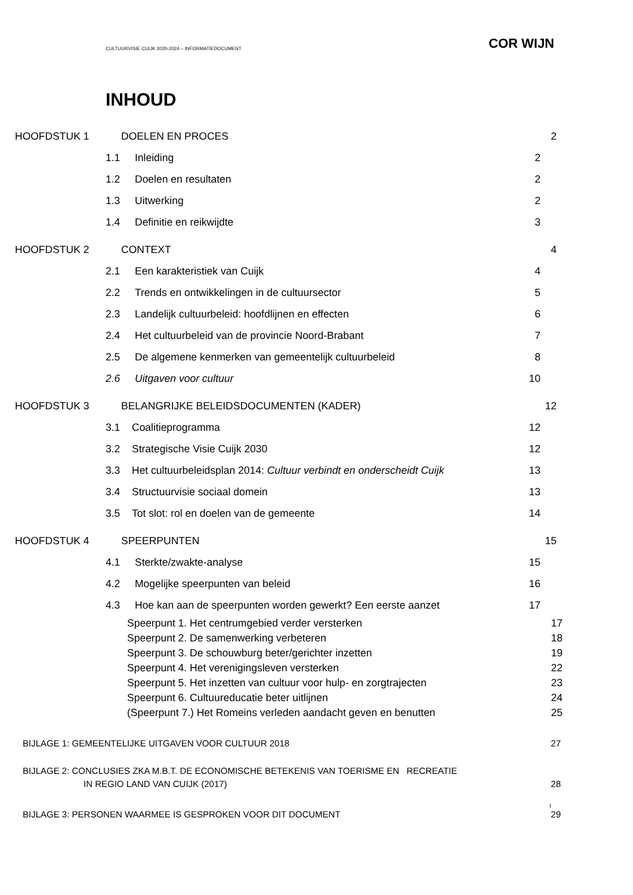CULTUURVISIE CUIJK 2020-2024 – INFORMATIEDOCUMENT COR WIJN
INHOUD
HOOFDSTUK 1 DOELEN EN PROCES 2
1.1 Inleiding 2
1.2 Doelen en resultaten 2
1.3 Uitwerking 2
1.4 Definitie en reikwijdte 3
HOOFDSTUK 2 CONTEXT 4
2.1 Een karakteristiek van Cuijk 4
2.2 Trends en ontwikkelingen in de cultuursector 5
2.3 Landelijk cultuurbeleid: hoofdlijnen en effecten 6
2.4 Het cultuurbeleid van de provincie Noord-Brabant 7
2.5 De algemene kenmerken van gemeentelijk cultuurbeleid 8
2.6 Uitgaven voor cultuur 10
HOOFDSTUK 3 BELANGRIJKE BELEIDSDOCUMENTEN (KADER) 12
3.1 Coalitieprogramma 12
3.2 Strategische Visie Cuijk 2030 12
3.3 Het cultuurbeleidsplan 2014: Cultuur verbindt en onderscheidt Cuijk 13
3.4 Structuurvisie sociaal domein 13
3.5 Tot slot: rol en doelen van de gemeente 14
HOOFDSTUK 4 SPEERPUNTEN 15
4.1 Sterkte/zwakte-analyse 15
4.2 Mogelijke speerpunten van beleid 16
4.3 Hoe kan aan de speerpunten worden gewerkt? Een eerste aanzet 17
Speerpunt 1. Het centrumgebied verder versterken 17
Speerpunt 2. De samenwerking verbeteren 18
Speerpunt 3. De schouwburg beter/gerichter inzetten 19
Speerpunt 4. Het verenigingsleven versterken 22
Speerpunt 5. Het inzetten van cultuur voor hulp- en zorgtrajecten 23
Speerpunt 6. Cultuureducatie beter uitlijnen 24
(Speerpunt 7.) Het Romeins verleden aandacht geven en benutten 25
BIJLAGE 1: GEMEENTELIJKE UITGAVEN VOOR CULTUUR 2018 27
BIJLAGE 2: CONCLUSIES ZKA M.B.T. DE ECONOMISCHE BETEKENIS VAN TOERISME EN RECREATIE
IN REGIO LAND VAN CUIJK (2017) 28
BIJLAGE 3: PERSONEN WAARMEE IS GESPROKEN VOOR DIT DOCUMENT 29
1